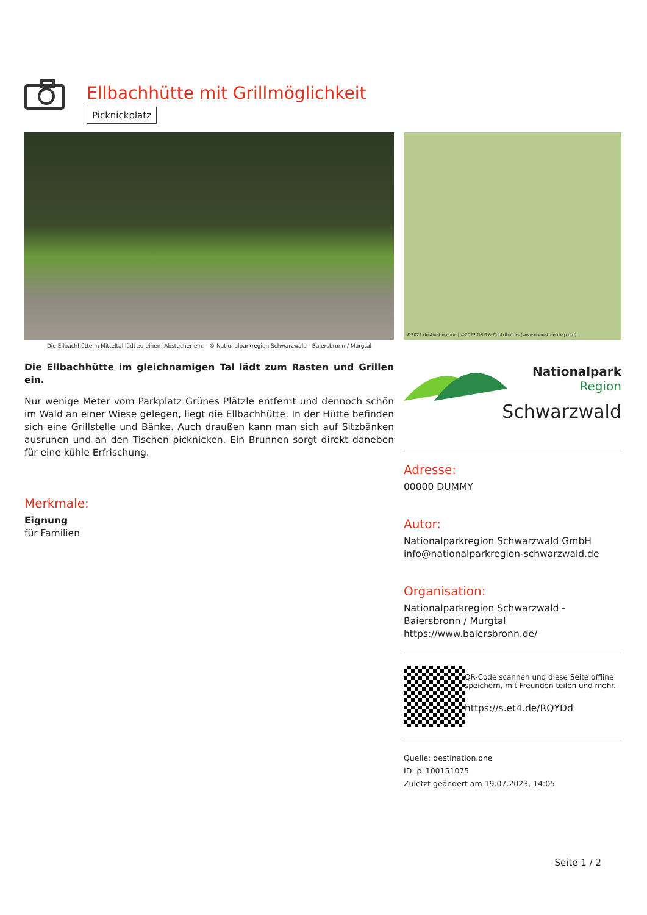Ellbachhütte mit Grillmöglichkeit
Picknickplatz
Die Ellbachhütte in Mitteltal lädt zu einem Abstecher ein. - © Nationalparkregion Schwarzwald - Baiersbronn / Murgtal
Die Ellbachhütte im gleichnamigen Tal lädt zum Rasten und Grillen ein.
Nur wenige Meter vom Parkplatz Grünes Plätzle entfernt und dennoch schön im Wald an einer Wiese gelegen, liegt die Ellbachhütte. In der Hütte befinden sich eine Grillstelle und Bänke. Auch draußen kann man sich auf Sitzbänken ausruhen und an den Tischen picknicken. Ein Brunnen sorgt direkt daneben für eine kühle Erfrischung.
Merkmale:
Eignung
für Familien
©2022 destination.one | ©2022 OSM & Contributors (www.openstreetmap.org)
Nationalpark Region
Schwarzwald
Adresse:
00000 DUMMY
Autor:
Nationalparkregion Schwarzwald GmbH
info@nationalparkregion-schwarzwald.de
Organisation:
Nationalparkregion Schwarzwald - Baiersbronn / Murgtal
https://www.baiersbronn.de/
QR-Code scannen und diese Seite offline speichern, mit Freunden teilen und mehr.
https://s.et4.de/RQYDd
Quelle: destination.one
ID: p_100151075
Zuletzt geändert am 19.07.2023, 14:05
Seite 1 / 2